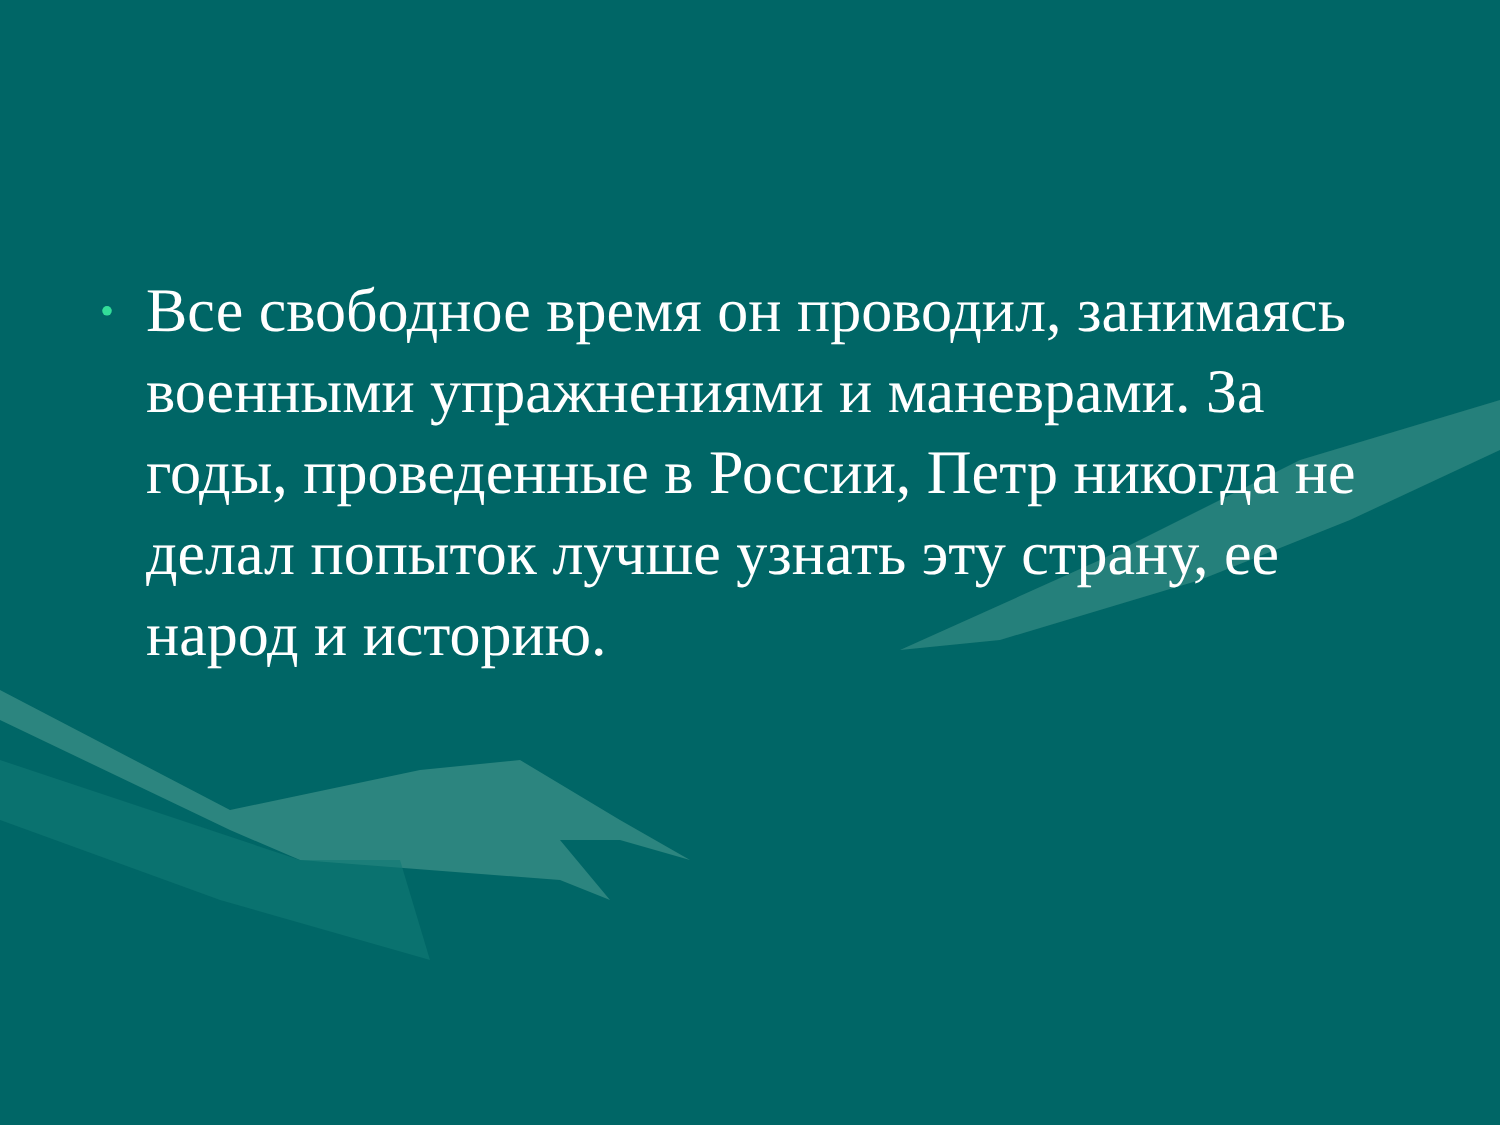• Все свободное время он проводил, занимаясь военными упражнениями и маневрами. За годы, проведенные в России, Петр никогда не делал попыток лучше узнать эту страну, ее народ и историю.